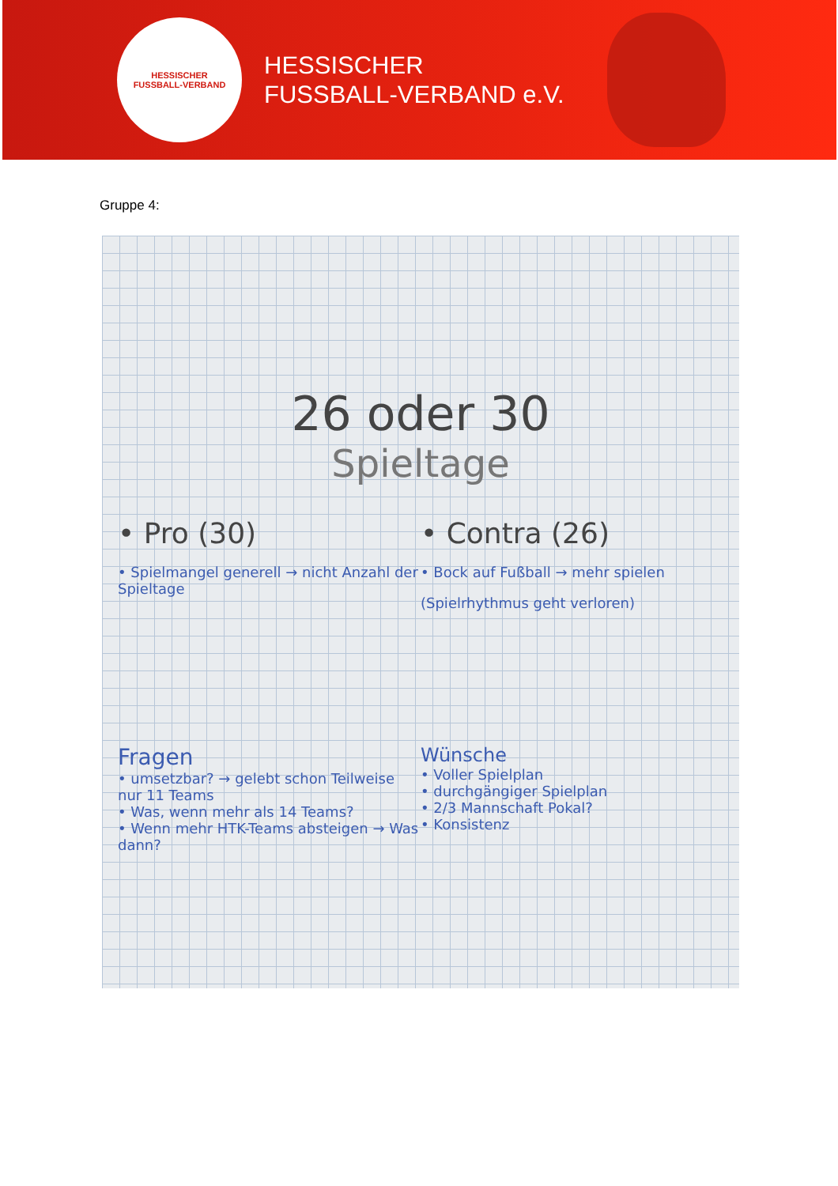HESSISCHER
FUSSBALL-VERBAND
HESSISCHER
FUSSBALL-VERBAND e.V.
Gruppe 4:
26 oder 30
Spieltage
• Pro (30)
• Spielmangel generell → nicht Anzahl der Spieltage
• Contra (26)
• Bock auf Fußball → mehr spielen
(Spielrhythmus geht verloren)
Fragen
• umsetzbar? → gelebt schon Teilweise nur 11 Teams
• Was, wenn mehr als 14 Teams?
• Wenn mehr HTK-Teams absteigen → Was dann?
Wünsche
• Voller Spielplan
• durchgängiger Spielplan
• 2/3 Mannschaft Pokal?
• Konsistenz